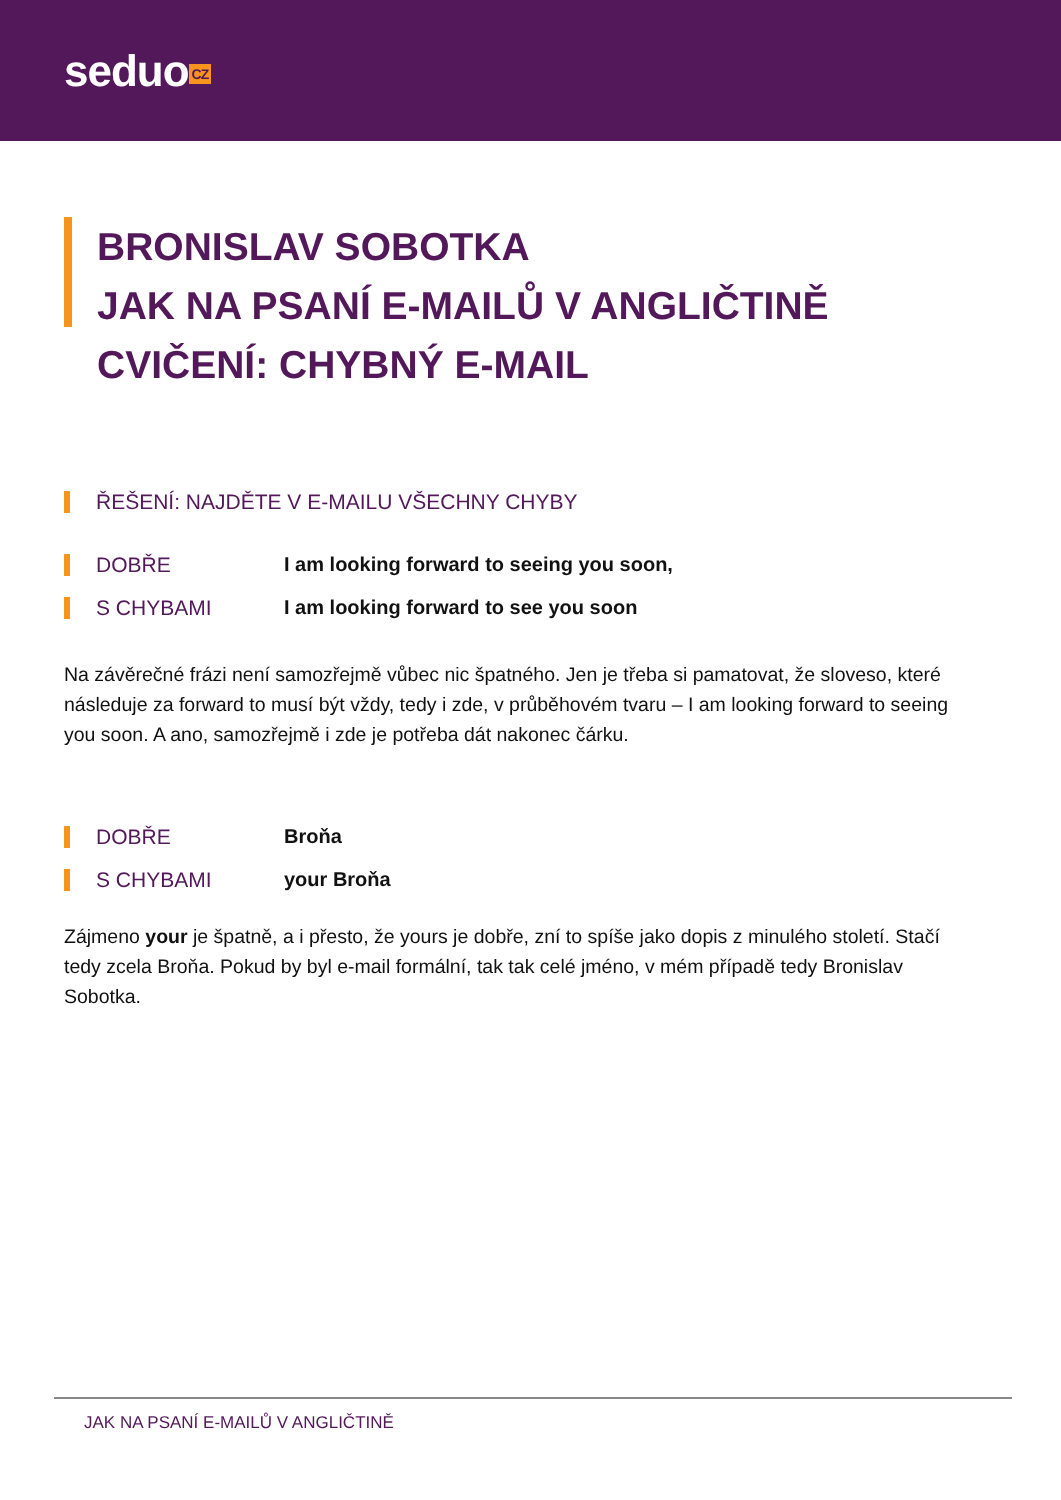seduo CZ
BRONISLAV SOBOTKA
JAK NA PSANÍ E-MAILŮ V ANGLIČTINĚ
CVIČENÍ: CHYBNÝ E-MAIL
ŘEŠENÍ: NAJDĚTE V E-MAILU VŠECHNY CHYBY
DOBŘE
I am looking forward to seeing you soon,
S CHYBAMI
I am looking forward to see you soon
Na závěrečné frázi není samozřejmě vůbec nic špatného. Jen je třeba si pamatovat, že sloveso, které následuje za forward to musí být vždy, tedy i zde, v průběhovém tvaru – I am looking forward to seeing you soon. A ano, samozřejmě i zde je potřeba dát nakonec čárku.
DOBŘE
Broňa
S CHYBAMI
your Broňa
Zájmeno your je špatně, a i přesto, že yours je dobře, zní to spíše jako dopis z minulého století. Stačí tedy zcela Broňa. Pokud by byl e-mail formální, tak tak celé jméno, v mém případě tedy Bronislav Sobotka.
JAK NA PSANÍ E-MAILŮ V ANGLIČTINĚ